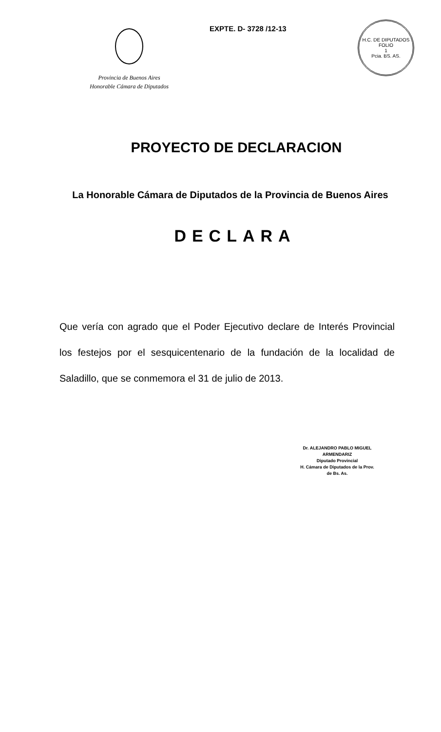Provincia de Buenos Aires
Honorable Cámara de Diputados
EXPTE. D- 3728 /12-13
H.C. DE DIPUTADOS
FOLIO
1
Pcia. BS. AS.
PROYECTO DE DECLARACION
La Honorable Cámara de Diputados de la Provincia de Buenos Aires
DECLARA
Que vería con agrado que el Poder Ejecutivo declare de Interés Provincial los festejos por el sesquicentenario de la fundación de la localidad de Saladillo, que se conmemora el 31 de julio de 2013.
Dr. ALEJANDRO PABLO MIGUEL ARMENDARIZ
Diputado Provincial
H. Cámara de Diputados de la Prov. de Bs. As.